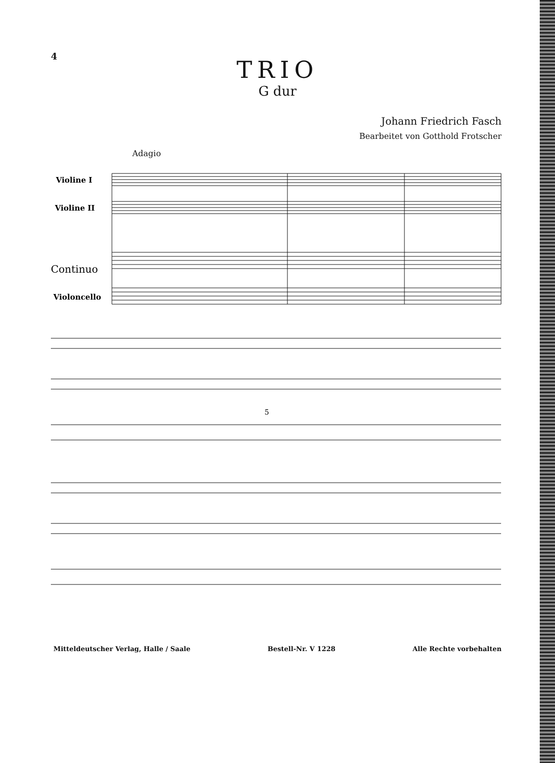4
TRIO
G dur
Johann Friedrich Fasch
Bearbeitet von Gotthold Frotscher
Adagio
Violine I
Violine II
Continuo
Violoncello
5
Mitteldeutscher Verlag, Halle / Saale Bestell-Nr. V 1228 Alle Rechte vorbehalten